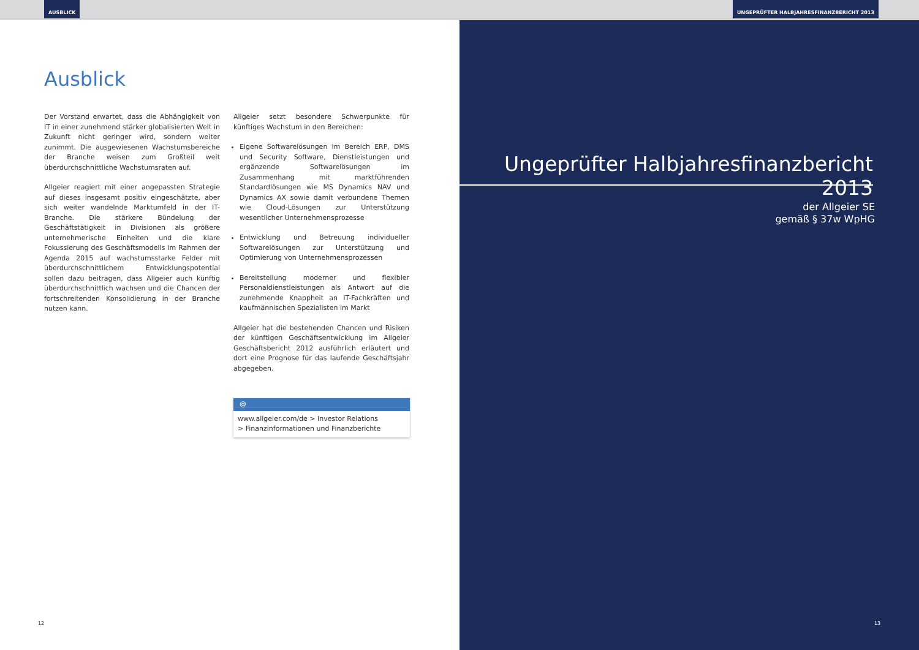AUSBLICK
UNGEPRÜFTER HALBJAHRESFINANZBERICHT 2013
Ausblick
Der Vorstand erwartet, dass die Abhängigkeit von IT in einer zunehmend stärker globalisierten Welt in Zukunft nicht geringer wird, sondern weiter zunimmt. Die ausgewiesenen Wachstumsbereiche der Branche weisen zum Großteil weit überdurchschnittliche Wachstumsraten auf.
Allgeier reagiert mit einer angepassten Strategie auf dieses insgesamt positiv eingeschätzte, aber sich weiter wandelnde Marktumfeld in der IT-Branche. Die stärkere Bündelung der Geschäftstätigkeit in Divisionen als größere unternehmerische Einheiten und die klare Fokussierung des Geschäftsmodells im Rahmen der Agenda 2015 auf wachstumsstarke Felder mit überdurchschnittlichem Entwicklungspotential sollen dazu beitragen, dass Allgeier auch künftig überdurchschnittlich wachsen und die Chancen der fortschreitenden Konsolidierung in der Branche nutzen kann.
Allgeier setzt besondere Schwerpunkte für künftiges Wachstum in den Bereichen:
Eigene Softwarelösungen im Bereich ERP, DMS und Security Software, Dienstleistungen und ergänzende Softwarelösungen im Zusammenhang mit marktführenden Standardlösungen wie MS Dynamics NAV und Dynamics AX sowie damit verbundene Themen wie Cloud-Lösungen zur Unterstützung wesentlicher Unternehmensprozesse
Entwicklung und Betreuung individueller Softwarelösungen zur Unterstützung und Optimierung von Unternehmensprozessen
Bereitstellung moderner und flexibler Personaldienstleistungen als Antwort auf die zunehmende Knappheit an IT-Fachkräften und kaufmännischen Spezialisten im Markt
Allgeier hat die bestehenden Chancen und Risiken der künftigen Geschäftsentwicklung im Allgeier Geschäftsbericht 2012 ausführlich erläutert und dort eine Prognose für das laufende Geschäftsjahr abgegeben.
@
www.allgeier.com/de > Investor Relations
> Finanzinformationen und Finanzberichte
Ungeprüfter Halbjahresfinanzbericht 2013
der Allgeier SE
gemäß § 37w WpHG
12 13